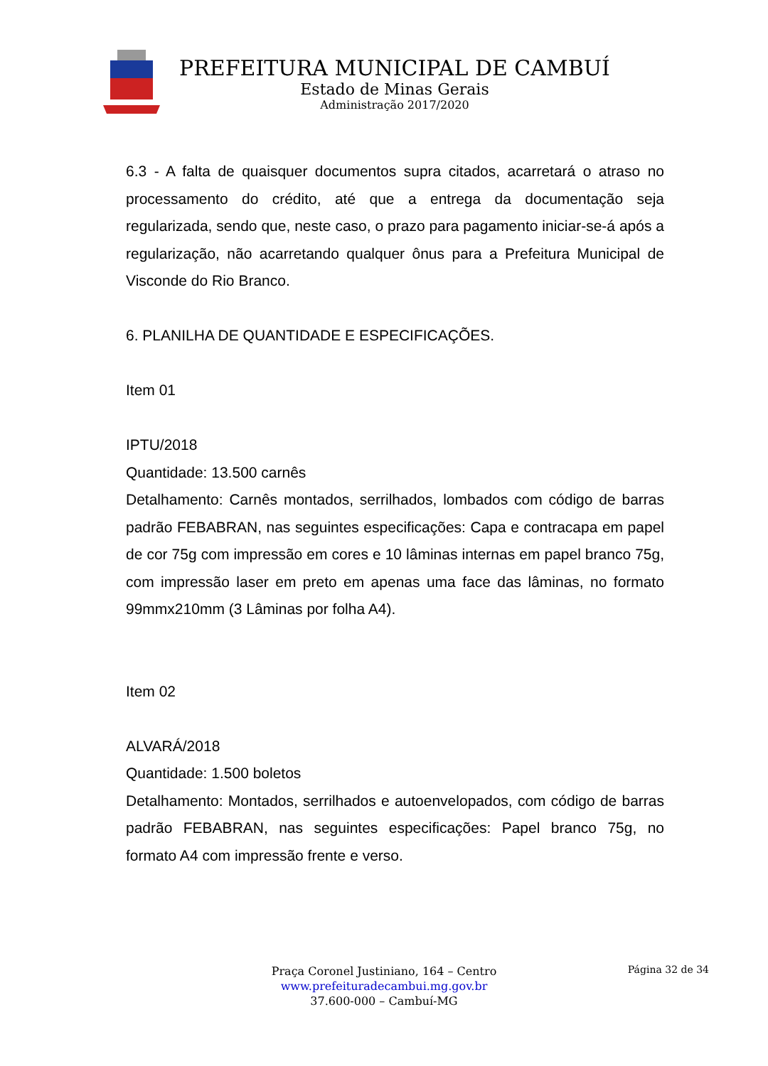PREFEITURA MUNICIPAL DE CAMBUÍ
Estado de Minas Gerais
Administração 2017/2020
6.3 - A falta de quaisquer documentos supra citados, acarretará o atraso no processamento do crédito, até que a entrega da documentação seja regularizada, sendo que, neste caso, o prazo para pagamento iniciar-se-á após a regularização, não acarretando qualquer ônus para a Prefeitura Municipal de Visconde do Rio Branco.
6. PLANILHA DE QUANTIDADE E ESPECIFICAÇÕES.
Item 01
IPTU/2018
Quantidade: 13.500 carnês
Detalhamento: Carnês montados, serrilhados, lombados com código de barras padrão FEBABRAN, nas seguintes especificações: Capa e contracapa em papel de cor 75g com impressão em cores e 10 lâminas internas em papel branco 75g, com impressão laser em preto em apenas uma face das lâminas, no formato 99mmx210mm (3 Lâminas por folha A4).
Item 02
ALVARÁ/2018
Quantidade: 1.500 boletos
Detalhamento: Montados, serrilhados e autoenvelopados, com código de barras padrão FEBABRAN, nas seguintes especificações: Papel branco 75g, no formato A4 com impressão frente e verso.
Praça Coronel Justiniano, 164 – Centro
www.prefeituradecambui.mg.gov.br
37.600-000 – Cambuí-MG
Página 32 de 34